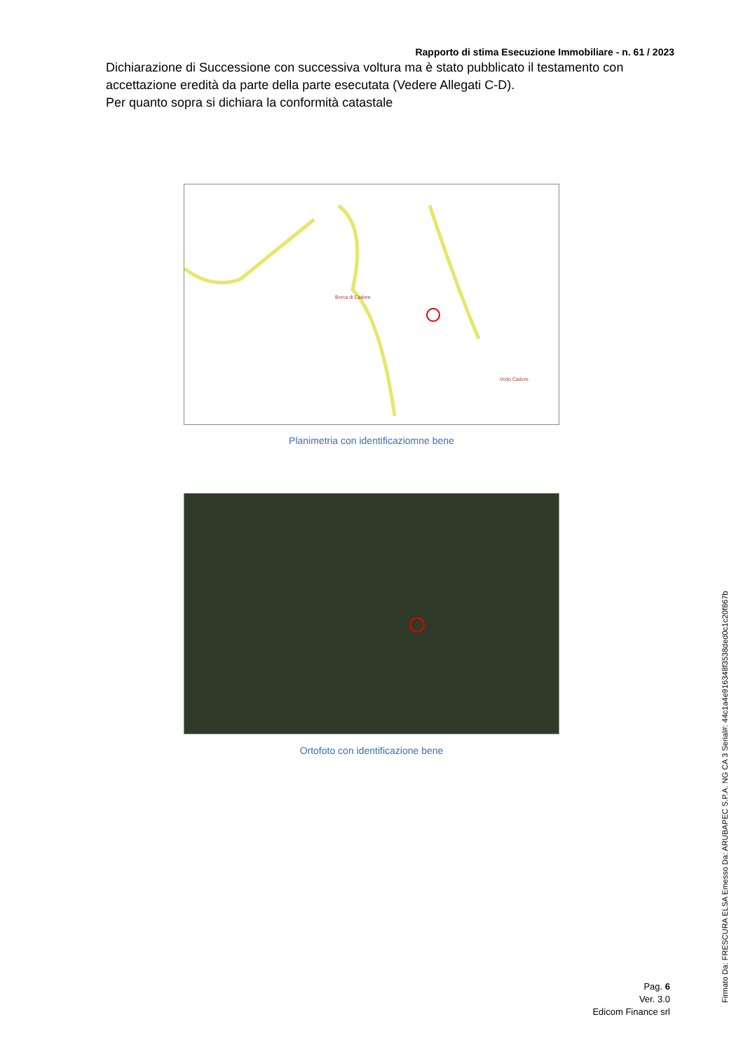Rapporto di stima Esecuzione Immobiliare - n. 61 / 2023
Dichiarazione di Successione con successiva voltura ma è stato pubblicato il testamento con accettazione eredità da parte della parte esecutata (Vedere Allegati C-D).
Per quanto sopra si dichiara la conformità catastale
Vodo Cadore
Borca di Cadore
Planimetria con identificaziomne bene
Ortofoto con identificazione bene
Pag. 6
Ver. 3.0
Edicom Finance srl
Firmato Da: FRESCURA ELSA Emesso Da: ARUBAPEC S.P.A. NG CA 3 Serial#: 44c1a4e916348f3538ded0c1c20f867b